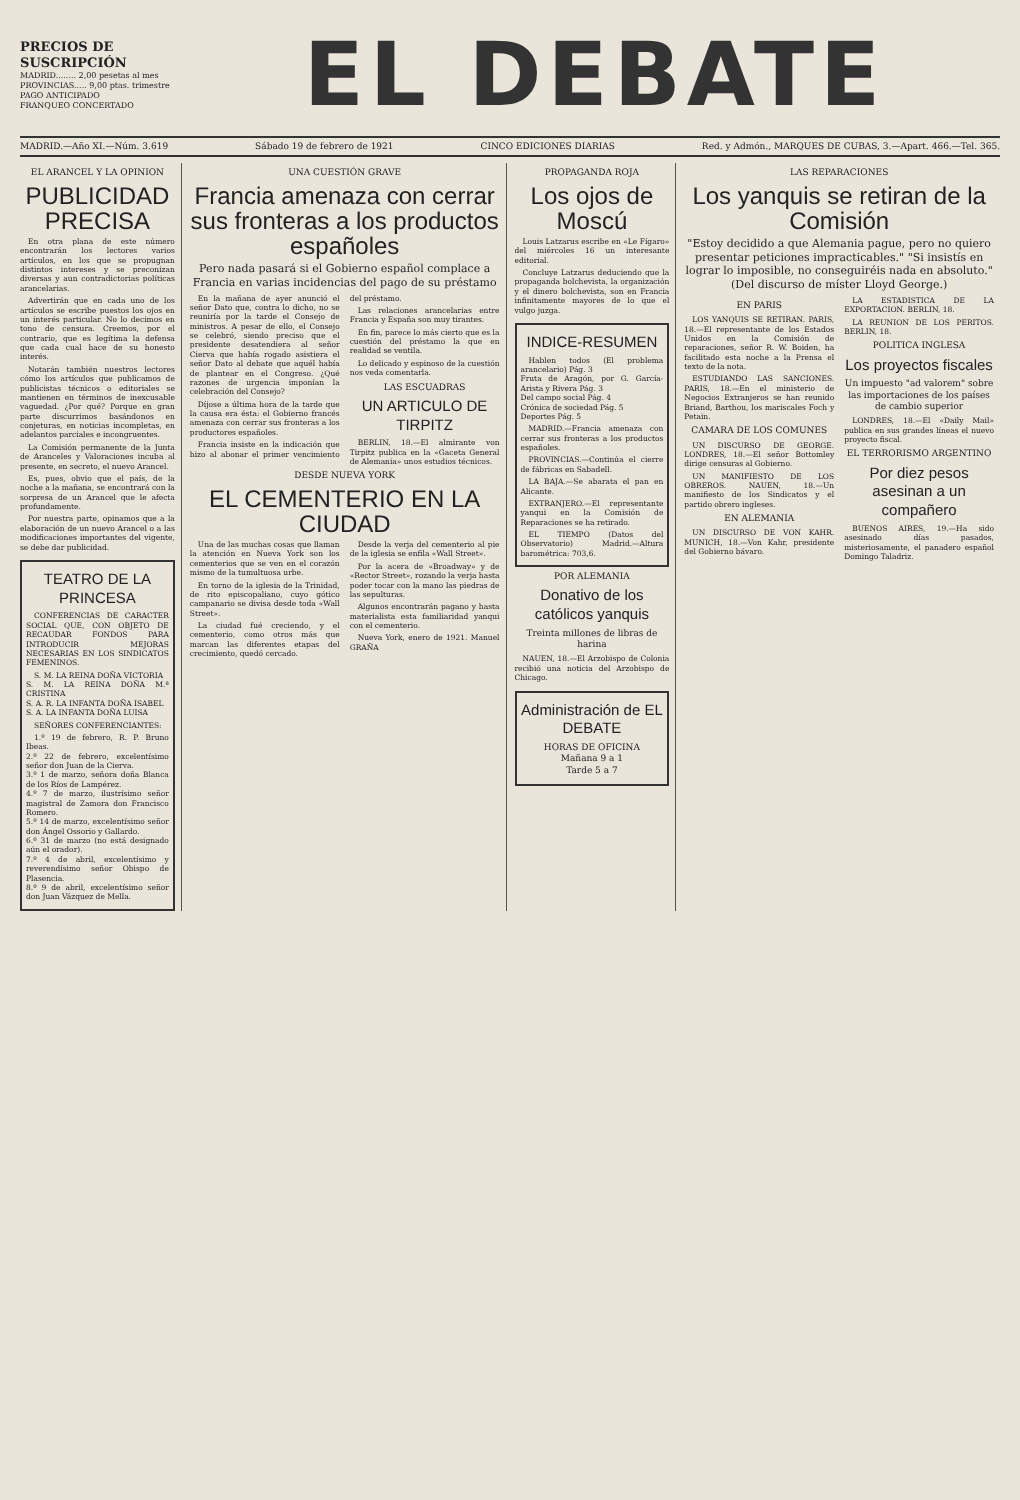PRECIOS DE SUSCRIPCIÓN
MADRID........ 2,00 pesetas al mes
PROVINCIAS..... 9,00 ptas. trimestre
PAGO ANTICIPADO
FRANQUEO CONCERTADO
EL DEBATE
MADRID.—Año XI.—Núm. 3.619 Sábado 19 de febrero de 1921 CINCO EDICIONES DIARIAS Red. y Admón., MARQUES DE CUBAS, 3.—Apart. 466.—Tel. 365.
EL ARANCEL Y LA OPINION
PUBLICIDAD PRECISA
En otra plana de este número encontrarán los lectores varios artículos, en los que se propugnan distintos intereses y se preconizan diversas y aun contradictorias políticas arancelarias.
Advertirán que en cada uno de los artículos se escribe puestos los ojos en un interés particular. No lo decimos en tono de censura. Creemos, por el contrario, que es legítima la defensa que cada cual hace de su honesto interés.
Notarán también nuestros lectores cómo los artículos que publicamos de publicistas técnicos o editoriales se mantienen en términos de inexcusable vaguedad. ¿Por qué? Porque en gran parte discurrimos basándonos en conjeturas, en noticias incompletas, en adelantos parciales e incongruentes.
La Comisión permanente de la Junta de Aranceles y Valoraciones incuba al presente, en secreto, el nuevo Arancel.
Es, pues, obvio que el país, de la noche a la mañana, se encontrará con la sorpresa de un Arancel que le afecta profundamente.
Por nuestra parte, opinamos que a la elaboración de un nuevo Arancel o a las modificaciones importantes del vigente, se debe dar publicidad.
TEATRO DE LA PRINCESA
CONFERENCIAS DE CARACTER SOCIAL QUE, CON OBJETO DE RECAUDAR FONDOS PARA INTRODUCIR MEJORAS NECESARIAS EN LOS SINDICATOS FEMENINOS.
S. M. LA REINA DOÑA VICTORIA
S. M. LA REINA DOÑA M.ª CRISTINA
S. A. R. LA INFANTA DOÑA ISABEL
S. A. LA INFANTA DOÑA LUISA
SEÑORES CONFERENCIANTES:
1.º 19 de febrero, R. P. Bruno Ibeas.
2.º 22 de febrero, excelentísimo señor don Juan de la Cierva.
3.º 1 de marzo, señora doña Blanca de los Ríos de Lampérez.
4.º 7 de marzo, ilustrísimo señor magistral de Zamora don Francisco Romero.
5.º 14 de marzo, excelentísimo señor don Ángel Ossorio y Gallardo.
6.º 31 de marzo (no está designado aún el orador).
7.º 4 de abril, excelentísimo y reverendísimo señor Obispo de Plasencia.
8.º 9 de abril, excelentísimo señor don Juan Vázquez de Mella.
UNA CUESTIÓN GRAVE
Francia amenaza con cerrar sus fronteras a los productos españoles
Pero nada pasará si el Gobierno español complace a Francia en varias incidencias del pago de su préstamo
En la mañana de ayer anunció el señor Dato que, contra lo dicho, no se reuniría por la tarde el Consejo de ministros. A pesar de ello, el Consejo se celebró, siendo preciso que el presidente desatendiera al señor Cierva que había rogado asistiera el señor Dato al debate que aquél había de plantear en el Congreso. ¿Qué razones de urgencia imponían la celebración del Consejo?
Díjose a última hora de la tarde que la causa era ésta: el Gobierno francés amenaza con cerrar sus fronteras a los productores españoles.
Francia insiste en la indicación que hizo al abonar el primer vencimiento del préstamo.
Las relaciones arancelarias entre Francia y España son muy tirantes.
En fin, parece lo más cierto que es la cuestión del préstamo la que en realidad se ventila.
Lo delicado y espinoso de la cuestión nos veda comentarla.
LAS ESCUADRAS
UN ARTICULO DE TIRPITZ
BERLIN, 18.—El almirante von Tirpitz publica en la «Gaceta General de Alemania» unos estudios técnicos.
DESDE NUEVA YORK
EL CEMENTERIO EN LA CIUDAD
Una de las muchas cosas que llaman la atención en Nueva York son los cementerios que se ven en el corazón mismo de la tumultuosa urbe.
En torno de la iglesia de la Trinidad, de rito episcopaliano, cuyo gótico campanario se divisa desde toda «Wall Street».
La ciudad fué creciendo, y el cementerio, como otros más que marcan las diferentes etapas del crecimiento, quedó cercado.
Desde la verja del cementerio al pie de la iglesia se enfila «Wall Street».
Por la acera de «Broadway» y de «Rector Street», rozando la verja hasta poder tocar con la mano las piedras de las sepulturas.
Algunos encontrarán pagano y hasta materialista esta familiaridad yanqui con el cementerio.
Nueva York, enero de 1921. Manuel GRAÑA
PROPAGANDA ROJA
Los ojos de Moscú
Louis Latzarus escribe en «Le Fígaro» del miércoles 16 un interesante editorial.
Concluye Latzarus deduciendo que la propaganda bolchevista, la organización y el dinero bolchevista, son en Francia infinitamente mayores de lo que el vulgo juzga.
INDICE-RESUMEN
Hablen todos (El problema arancelario) Pág. 3
Fruta de Aragón, por G. García-Arista y Rivera Pág. 3
Del campo social Pág. 4
Crónica de sociedad Pág. 5
Deportes Pág. 5
MADRID.—Francia amenaza con cerrar sus fronteras a los productos españoles.
PROVINCIAS.—Continúa el cierre de fábricas en Sabadell.
LA BAJA.—Se abarata el pan en Alicante.
EXTRANJERO.—El representante yanqui en la Comisión de Reparaciones se ha retirado.
EL TIEMPO (Datos del Observatorio) Madrid.—Altura barométrica: 703,6.
POR ALEMANIA
Donativo de los católicos yanquis
Treinta millones de libras de harina
NAUEN, 18.—El Arzobispo de Colonia recibió una noticia del Arzobispo de Chicago.
Administración de EL DEBATE
HORAS DE OFICINA
Mañana 9 a 1
Tarde 5 a 7
LAS REPARACIONES
Los yanquis se retiran de la Comisión
"Estoy decidido a que Alemania pague, pero no quiero presentar peticiones impracticables." "Si insistís en lograr lo imposible, no conseguiréis nada en absoluto." (Del discurso de míster Lloyd George.)
EN PARIS
LOS YANQUIS SE RETIRAN. PARIS, 18.—El representante de los Estados Unidos en la Comisión de reparaciones, señor R. W. Boiden, ha facilitado esta noche a la Prensa el texto de la nota.
ESTUDIANDO LAS SANCIONES. PARIS, 18.—En el ministerio de Negocios Extranjeros se han reunido Briand, Barthou, los mariscales Foch y Petain.
CAMARA DE LOS COMUNES
UN DISCURSO DE GEORGE. LONDRES, 18.—El señor Bottomley dirige censuras al Gobierno.
UN MANIFIESTO DE LOS OBREROS. NAUEN, 18.—Un manifiesto de los Sindicatos y el partido obrero ingleses.
EN ALEMANIA
UN DISCURSO DE VON KAHR. MUNICH, 18.—Von Kahr, presidente del Gobierno bávaro.
LA ESTADISTICA DE LA EXPORTACION. BERLIN, 18.
LA REUNION DE LOS PERITOS. BERLIN, 18.
POLITICA INGLESA
Los proyectos fiscales
Un impuesto "ad valorem" sobre las importaciones de los países de cambio superior
LONDRES, 18.—El «Daily Mail» publica en sus grandes líneas el nuevo proyecto fiscal.
EL TERRORISMO ARGENTINO
Por diez pesos asesinan a un compañero
BUENOS AIRES, 19.—Ha sido asesinado días pasados, misteriosamente, el panadero español Domingo Taladriz.